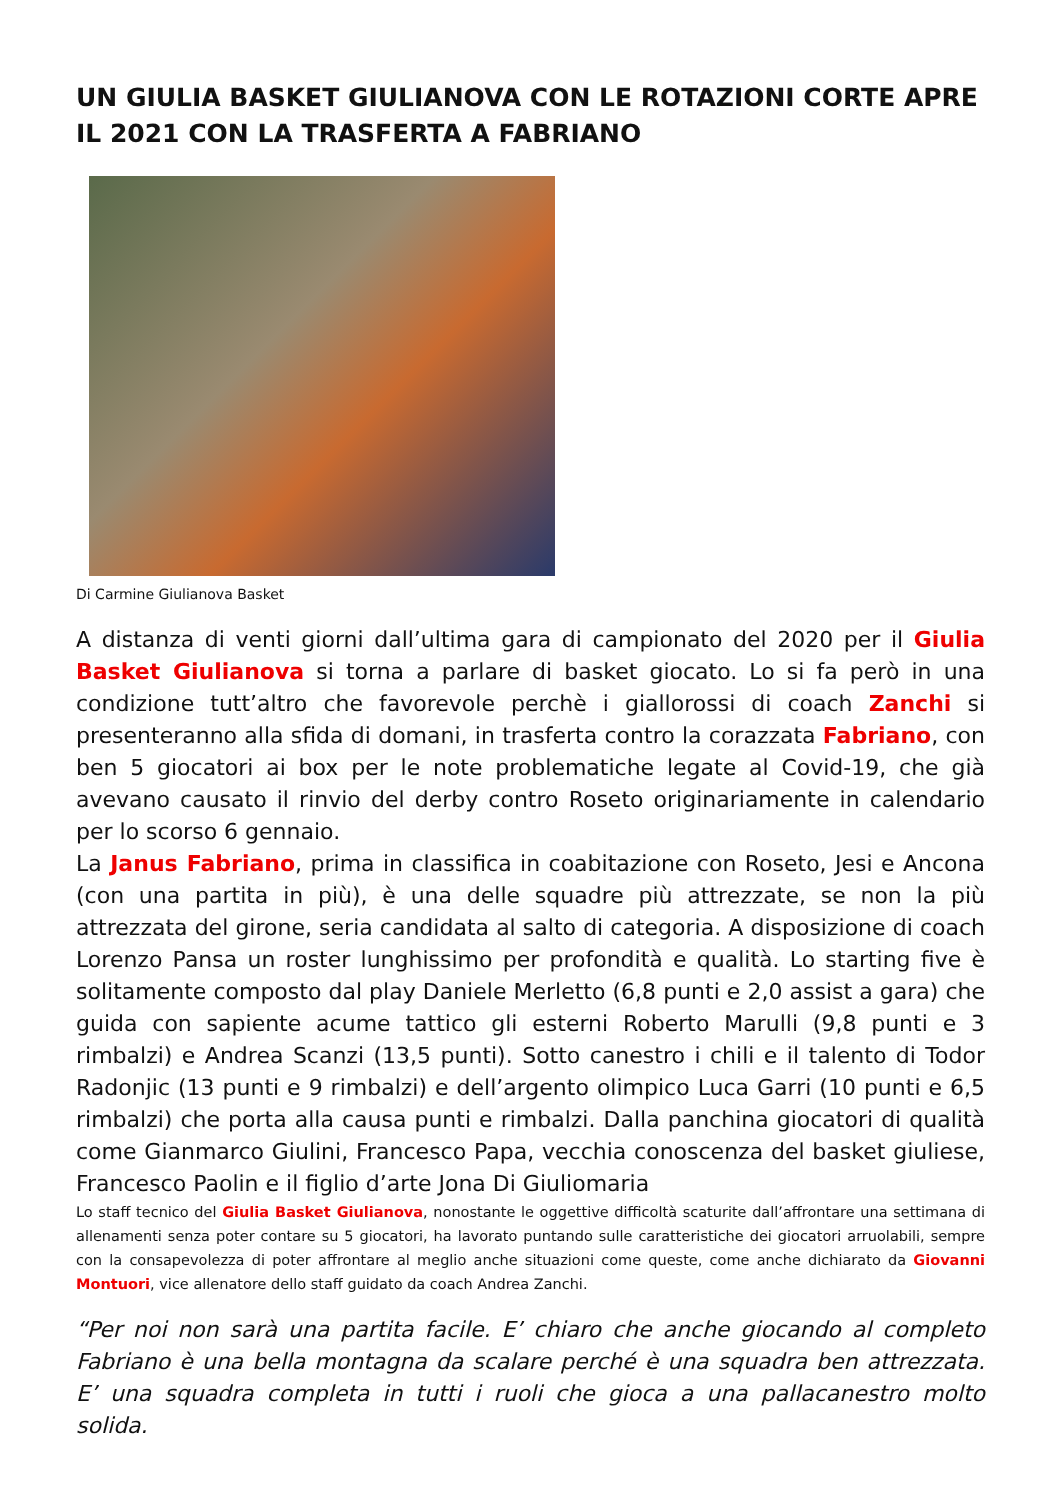UN GIULIA BASKET GIULIANOVA CON LE ROTAZIONI CORTE APRE IL 2021 CON LA TRASFERTA A FABRIANO
Di Carmine Giulianova Basket
A distanza di venti giorni dall’ultima gara di campionato del 2020 per il Giulia Basket Giulianova si torna a parlare di basket giocato. Lo si fa però in una condizione tutt’altro che favorevole perchè i giallorossi di coach Zanchi si presenteranno alla sfida di domani, in trasferta contro la corazzata Fabriano, con ben 5 giocatori ai box per le note problematiche legate al Covid-19, che già avevano causato il rinvio del derby contro Roseto originariamente in calendario per lo scorso 6 gennaio.
La Janus Fabriano, prima in classifica in coabitazione con Roseto, Jesi e Ancona (con una partita in più), è una delle squadre più attrezzate, se non la più attrezzata del girone, seria candidata al salto di categoria. A disposizione di coach Lorenzo Pansa un roster lunghissimo per profondità e qualità. Lo starting five è solitamente composto dal play Daniele Merletto (6,8 punti e 2,0 assist a gara) che guida con sapiente acume tattico gli esterni Roberto Marulli (9,8 punti e 3 rimbalzi) e Andrea Scanzi (13,5 punti). Sotto canestro i chili e il talento di Todor Radonjic (13 punti e 9 rimbalzi) e dell’argento olimpico Luca Garri (10 punti e 6,5 rimbalzi) che porta alla causa punti e rimbalzi. Dalla panchina giocatori di qualità come Gianmarco Giulini, Francesco Papa, vecchia conoscenza del basket giuliese, Francesco Paolin e il figlio d’arte Jona Di Giuliomaria
Lo staff tecnico del Giulia Basket Giulianova, nonostante le oggettive difficoltà scaturite dall’affrontare una settimana di allenamenti senza poter contare su 5 giocatori, ha lavorato puntando sulle caratteristiche dei giocatori arruolabili, sempre con la consapevolezza di poter affrontare al meglio anche situazioni come queste, come anche dichiarato da Giovanni Montuori, vice allenatore dello staff guidato da coach Andrea Zanchi.
“Per noi non sarà una partita facile. E’ chiaro che anche giocando al completo Fabriano è una bella montagna da scalare perché è una squadra ben attrezzata. E’ una squadra completa in tutti i ruoli che gioca a una pallacanestro molto solida.